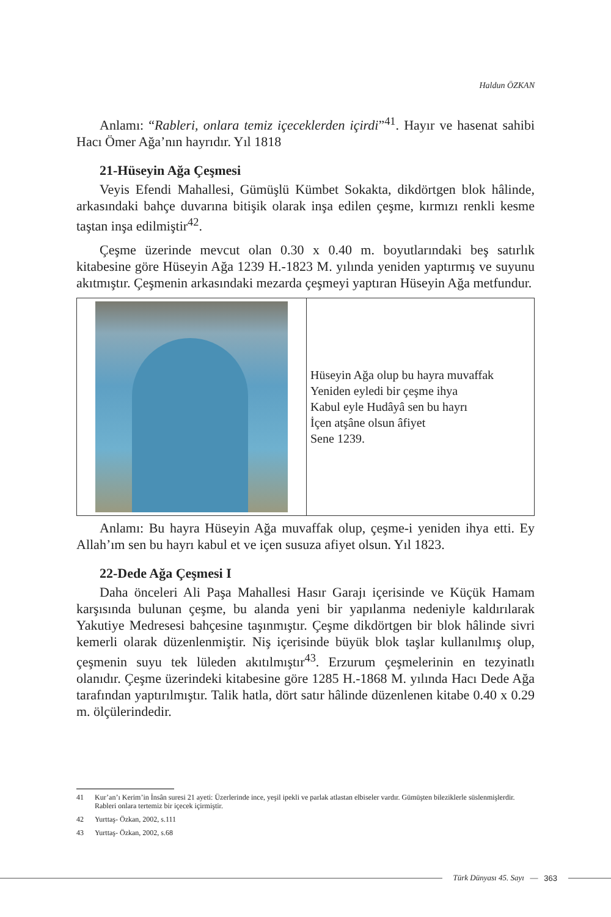Haldun ÖZKAN
Anlamı: “Rableri, onlara temiz içeceklerden içirdi”<sup>41</sup>. Hayır ve hasenat sahibi Hacı Ömer Ağa’nın hayrıdır. Yıl 1818
21-Hüseyin Ağa Çeşmesi
Veyis Efendi Mahallesi, Gümüşlü Kümbet Sokakta, dikdörtgen blok hâlinde, arkasındaki bahçe duvarına bitişik olarak inşa edilen çeşme, kırmızı renkli kesme taştan inşa edilmiştir<sup>42</sup>.
Çeşme üzerinde mevcut olan 0.30 x 0.40 m. boyutlarındaki beş satırlık kitabesine göre Hüseyin Ağa 1239 H.-1823 M. yılında yeniden yaptırmış ve suyunu akıtmıştır. Çeşmenin arkasındaki mezarda çeşmeyi yaptıran Hüseyin Ağa metfundur.
| | Hüseyin Ağa olup bu hayra muvaffak Yeniden eyledi bir çeşme ihya Kabul eyle Hudâyâ sen bu hayrı İçen atşâne olsun âfiyet Sene 1239. |
Anlamı: Bu hayra Hüseyin Ağa muvaffak olup, çeşme-i yeniden ihya etti. Ey Allah’ım sen bu hayrı kabul et ve içen susuza afiyet olsun. Yıl 1823.
22-Dede Ağa Çeşmesi I
Daha önceleri Ali Paşa Mahallesi Hasır Garajı içerisinde ve Küçük Hamam karşısında bulunan çeşme, bu alanda yeni bir yapılanma nedeniyle kaldırılarak Yakutiye Medresesi bahçesine taşınmıştır. Çeşme dikdörtgen bir blok hâlinde sivri kemerli olarak düzenlenmiştir. Niş içerisinde büyük blok taşlar kullanılmış olup, çeşmenin suyu tek lüleden akıtılmıştır<sup>43</sup>. Erzurum çeşmelerinin en tezyinatlı olanıdır. Çeşme üzerindeki kitabesine göre 1285 H.-1868 M. yılında Hacı Dede Ağa tarafından yaptırılmıştır. Talik hatla, dört satır hâlinde düzenlenen kitabe 0.40 x 0.29 m. ölçülerindedir.
41 Kur’an’ı Kerim’in İnsân suresi 21 ayeti: Üzerlerinde ince, yeşil ipekli ve parlak atlastan elbiseler vardır. Gümüşten bileziklerle süslenmişlerdir. Rableri onlara tertemiz bir içecek içirmiştir.
42 Yurttaş- Özkan, 2002, s.111
43 Yurttaş- Özkan, 2002, s.68
Türk Dünyası 45. Sayı — 363